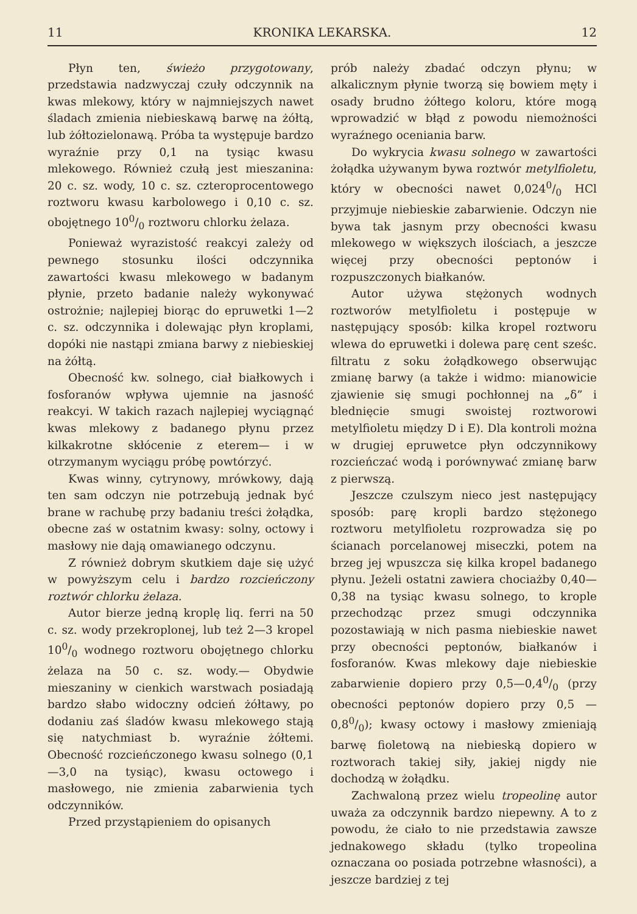11 KRONIKA LEKARSKA. 12
Płyn ten, świeżo przygotowany, przedstawia nadzwyczaj czuły odczynnik na kwas mlekowy, który w najmniejszych nawet śladach zmienia niebieskawą barwę na żółtą, lub żółtozielonawą. Próba ta występuje bardzo wyraźnie przy 0,1 na tysiąc kwasu mlekowego. Również czułą jest mieszanina: 20 c. sz. wody, 10 c. sz. czteroprocentowego roztworu kwasu karbolowego i 0,10 c. sz. obojętnego 100/0 roztworu chlorku żelaza.
Ponieważ wyrazistość reakcyi zależy od pewnego stosunku ilości odczynnika zawartości kwasu mlekowego w badanym płynie, przeto badanie należy wykonywać ostrożnie; najlepiej biorąc do epruwetki 1—2 c. sz. odczynnika i dolewając płyn kroplami, dopóki nie nastąpi zmiana barwy z niebieskiej na żółtą.
Obecność kw. solnego, ciał białkowych i fosforanów wpływa ujemnie na jasność reakcyi. W takich razach najlepiej wyciągnąć kwas mlekowy z badanego płynu przez kilkakrotne skłócenie z eterem— i w otrzymanym wyciągu próbę powtórzyć.
Kwas winny, cytrynowy, mrówkowy, dają ten sam odczyn nie potrzebują jednak być brane w rachubę przy badaniu treści żołądka, obecne zaś w ostatnim kwasy: solny, octowy i masłowy nie dają omawianego odczynu.
Z również dobrym skutkiem daje się użyć w powyższym celu i bardzo rozcieńczony roztwór chlorku żelaza.
Autor bierze jedną kroplę liq. ferri na 50 c. sz. wody przekroplonej, lub też 2—3 kropel 100/0 wodnego roztworu obojętnego chlorku żelaza na 50 c. sz. wody.— Obydwie mieszaniny w cienkich warstwach posiadają bardzo słabo widoczny odcień żółtawy, po dodaniu zaś śladów kwasu mlekowego stają się natychmiast b. wyraźnie żółtemi. Obecność rozcieńczonego kwasu solnego (0,1—3,0 na tysiąc), kwasu octowego i masłowego, nie zmienia zabarwienia tych odczynników.
Przed przystąpieniem do opisanych
prób należy zbadać odczyn płynu; w alkalicznym płynie tworzą się bowiem męty i osady brudno żółtego koloru, które mogą wprowadzić w błąd z powodu niemożności wyraźnego oceniania barw.
Do wykrycia kwasu solnego w zawartości żołądka używanym bywa roztwór metylfioletu, który w obecności nawet 0,0240/0 HCl przyjmuje niebieskie zabarwienie. Odczyn nie bywa tak jasnym przy obecności kwasu mlekowego w większych ilościach, a jeszcze więcej przy obecności peptonów i rozpuszczonych białkanów.
Autor używa stężonych wodnych roztworów metylfioletu i postępuje w następujący sposób: kilka kropel roztworu wlewa do epruwetki i dolewa parę cent sześc. filtratu z soku żołądkowego obserwując zmianę barwy (a także i widmo: mianowicie zjawienie się smugi pochłonnej na „δ” i blednięcie smugi swoistej roztworowi metylfioletu między D i E). Dla kontroli można w drugiej epruwetce płyn odczynnikowy rozcieńczać wodą i porównywać zmianę barw z pierwszą.
Jeszcze czulszym nieco jest następujący sposób: parę kropli bardzo stężonego roztworu metylfioletu rozprowadza się po ścianach porcelanowej miseczki, potem na brzeg jej wpuszcza się kilka kropel badanego płynu. Jeżeli ostatni zawiera chociażby 0,40—0,38 na tysiąc kwasu solnego, to krople przechodząc przez smugi odczynnika pozostawiają w nich pasma niebieskie nawet przy obecności peptonów, białkanów i fosforanów. Kwas mlekowy daje niebieskie zabarwienie dopiero przy 0,5—0,40/0 (przy obecności peptonów dopiero przy 0,5 — 0,80/0); kwasy octowy i masłowy zmieniają barwę fioletową na niebieską dopiero w roztworach takiej siły, jakiej nigdy nie dochodzą w żołądku.
Zachwaloną przez wielu tropeolinę autor uważa za odczynnik bardzo niepewny. A to z powodu, że ciało to nie przedstawia zawsze jednakowego składu (tylko tropeolina oznaczana oo posiada potrzebne własności), a jeszcze bardziej z tej